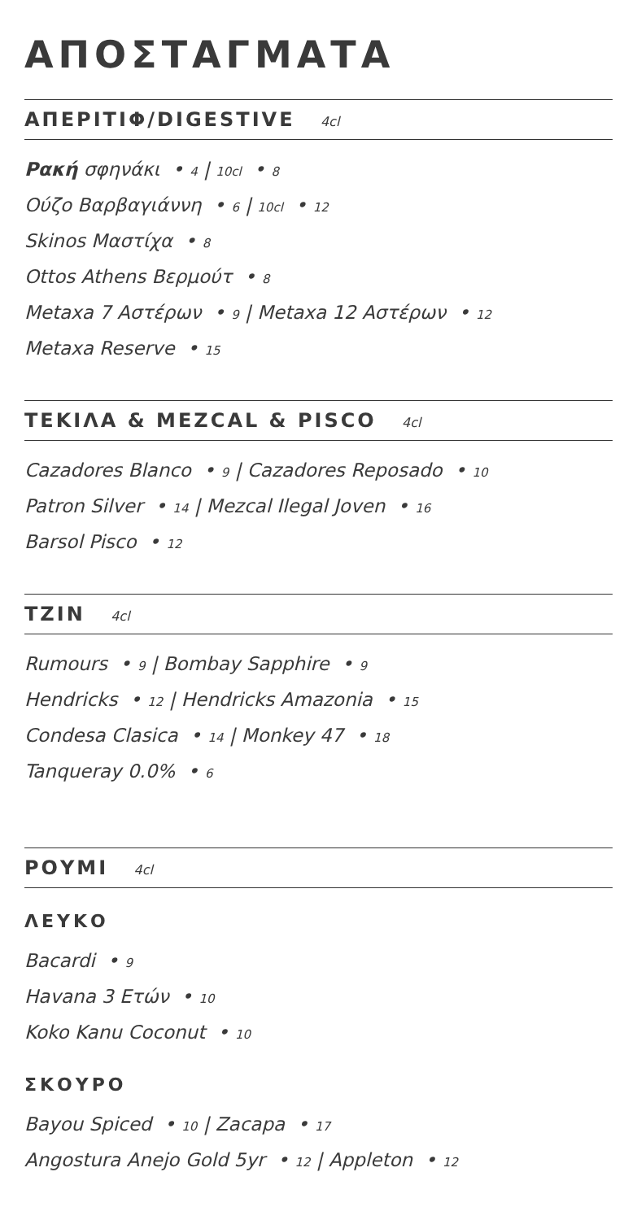ΑΠΟΣΤΑΓΜΑΤΑ
ΑΠΕΡΙΤΙΦ/DIGESTIVE 4cl
Ρακή σφηνάκι • 4 | 10cl • 8
Ούζο Βαρβαγιάννη • 6 | 10cl • 12
Skinos Μαστίχα • 8
Ottos Athens Βερμούτ • 8
Metaxa 7 Αστέρων • 9 | Metaxa 12 Αστέρων • 12
Metaxa Reserve • 15
ΤΕΚΙΛΑ & MEZCAL & PISCO 4cl
Cazadores Blanco • 9 | Cazadores Reposado • 10
Patron Silver • 14 | Mezcal Ilegal Joven • 16
Barsol Pisco • 12
ΤΖΙΝ 4cl
Rumours • 9 | Bombay Sapphire • 9
Hendricks • 12 | Hendricks Amazonia • 15
Condesa Clasica • 14 | Monkey 47 • 18
Tanqueray 0.0% • 6
ΡΟΥΜΙ 4cl
ΛΕΥΚΟ
Bacardi • 9
Havana 3 Ετών • 10
Koko Kanu Coconut • 10
ΣΚΟΥΡΟ
Bayou Spiced • 10 | Zacapa • 17
Angostura Anejo Gold 5yr • 12 | Appleton • 12